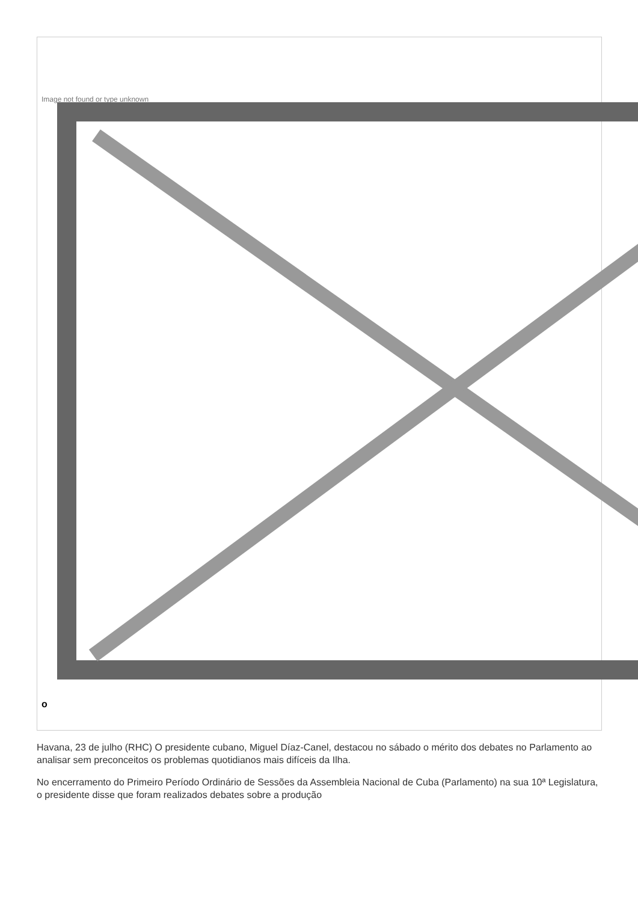Image not found or type unknown
o
Havana, 23 de julho (RHC) O presidente cubano, Miguel Díaz-Canel, destacou no sábado o mérito dos debates no Parlamento ao analisar sem preconceitos os problemas quotidianos mais difíceis da Ilha.
No encerramento do Primeiro Período Ordinário de Sessões da Assembleia Nacional de Cuba (Parlamento) na sua 10ª Legislatura, o presidente disse que foram realizados debates sobre a produção